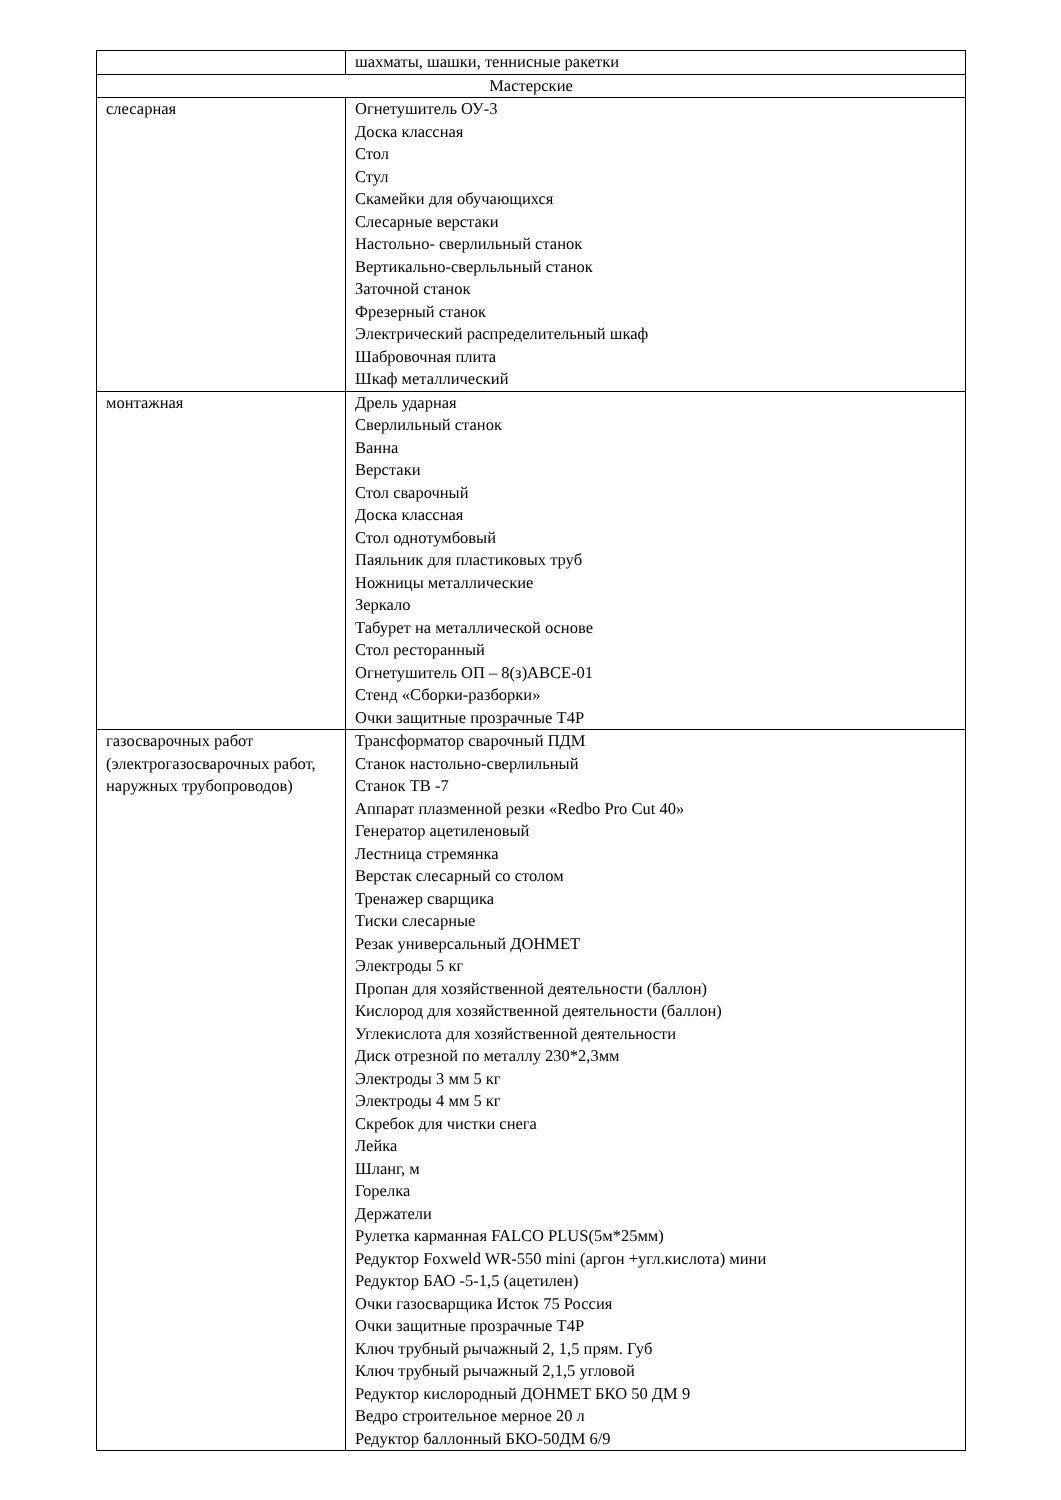| | шахматы, шашки, теннисные ракетки |
| Мастерские | |
| слесарная | Огнетушитель ОУ-3 Доска классная Стол Стул Скамейки для обучающихся Слесарные верстаки Настольно- сверлильный станок Вертикально-сверльльный станок Заточной станок Фрезерный станок Электрический распределительный шкаф Шабровочная плита Шкаф металлический |
| монтажная | Дрель ударная Сверлильный станок Ванна Верстаки Стол сварочный Доска классная Стол однотумбовый Паяльник для пластиковых труб Ножницы металлические Зеркало Табурет на металлической основе Стол ресторанный Огнетушитель ОП – 8(з)АВСЕ-01 Стенд «Сборки-разборки» Очки защитные прозрачные Т4Р |
| газосварочных работ (электрогазосварочных работ, наружных трубопроводов) | Трансформатор сварочный ПДМ Станок настольно-сверлильный Станок ТВ -7 Аппарат плазменной резки «Redbo Pro Cut 40» Генератор ацетиленовый Лестница стремянка Верстак слесарный со столом Тренажер сварщика Тиски слесарные Резак универсальный ДОНМЕТ Электроды 5 кг Пропан для хозяйственной деятельности (баллон) Кислород для хозяйственной деятельности (баллон) Углекислота для хозяйственной деятельности Диск отрезной по металлу 230*2,3мм Электроды 3 мм 5 кг Электроды 4 мм 5 кг Скребок для чистки снега Лейка Шланг, м Горелка Держатели Рулетка карманная FALCO PLUS(5м*25мм) Редуктор Foxweld WR-550 mini (аргон +угл.кислота) мини Редуктор БАО -5-1,5 (ацетилен) Очки газосварщика Исток 75 Россия Очки защитные прозрачные Т4Р Ключ трубный рычажный 2, 1,5 прям. Губ Ключ трубный рычажный 2,1,5 угловой Редуктор кислородный ДОНМЕТ БКО 50 ДМ 9 Ведро строительное мерное 20 л Редуктор баллонный БКО-50ДМ 6/9 |